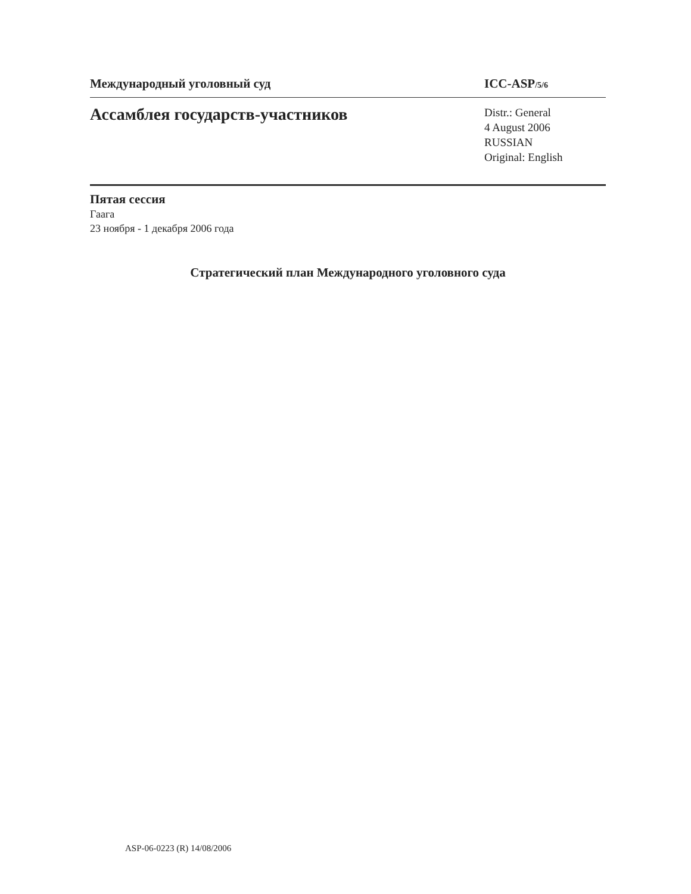Международный уголовный суд ICC-ASP/5/6
Ассамблея государств-участников
Distr.: General
4 August 2006
RUSSIAN
Original: English
Пятая сессия
Гаага
23 ноября - 1 декабря 2006 года
Стратегический план Международного уголовного суда
ASP-06-0223 (R) 14/08/2006